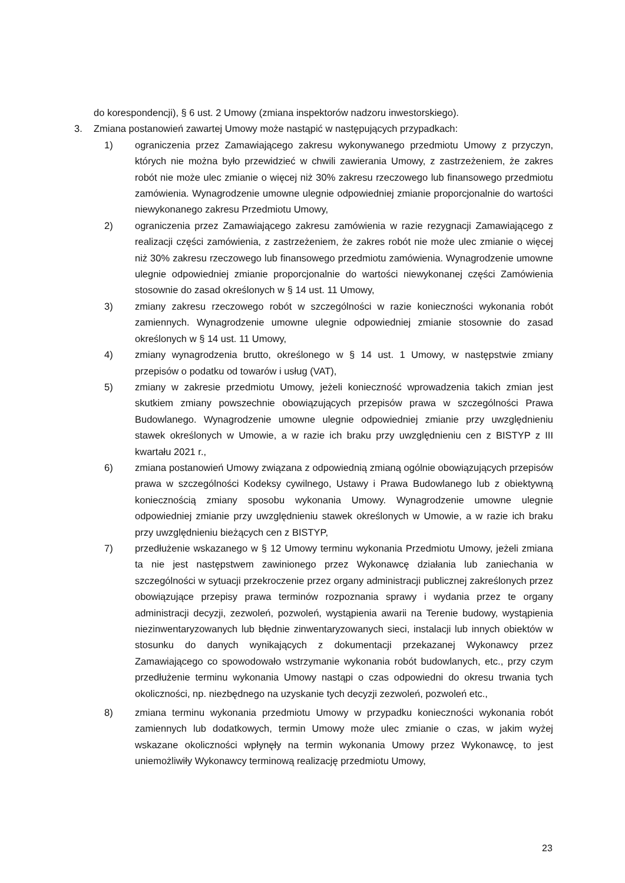do korespondencji), § 6 ust. 2 Umowy (zmiana inspektorów nadzoru inwestorskiego).
3. Zmiana postanowień zawartej Umowy może nastąpić w następujących przypadkach:
1) ograniczenia przez Zamawiającego zakresu wykonywanego przedmiotu Umowy z przyczyn, których nie można było przewidzieć w chwili zawierania Umowy, z zastrzeżeniem, że zakres robót nie może ulec zmianie o więcej niż 30% zakresu rzeczowego lub finansowego przedmiotu zamówienia. Wynagrodzenie umowne ulegnie odpowiedniej zmianie proporcjonalnie do wartości niewykonanego zakresu Przedmiotu Umowy,
2) ograniczenia przez Zamawiającego zakresu zamówienia w razie rezygnacji Zamawiającego z realizacji części zamówienia, z zastrzeżeniem, że zakres robót nie może ulec zmianie o więcej niż 30% zakresu rzeczowego lub finansowego przedmiotu zamówienia. Wynagrodzenie umowne ulegnie odpowiedniej zmianie proporcjonalnie do wartości niewykonanej części Zamówienia stosownie do zasad określonych w § 14 ust. 11 Umowy,
3) zmiany zakresu rzeczowego robót w szczególności w razie konieczności wykonania robót zamiennych. Wynagrodzenie umowne ulegnie odpowiedniej zmianie stosownie do zasad określonych w § 14 ust. 11 Umowy,
4) zmiany wynagrodzenia brutto, określonego w § 14 ust. 1 Umowy, w następstwie zmiany przepisów o podatku od towarów i usług (VAT),
5) zmiany w zakresie przedmiotu Umowy, jeżeli konieczność wprowadzenia takich zmian jest skutkiem zmiany powszechnie obowiązujących przepisów prawa w szczególności Prawa Budowlanego. Wynagrodzenie umowne ulegnie odpowiedniej zmianie przy uwzględnieniu stawek określonych w Umowie, a w razie ich braku przy uwzględnieniu cen z BISTYP z III kwartału 2021 r.,
6) zmiana postanowień Umowy związana z odpowiednią zmianą ogólnie obowiązujących przepisów prawa w szczególności Kodeksy cywilnego, Ustawy i Prawa Budowlanego lub z obiektywną koniecznością zmiany sposobu wykonania Umowy. Wynagrodzenie umowne ulegnie odpowiedniej zmianie przy uwzględnieniu stawek określonych w Umowie, a w razie ich braku przy uwzględnieniu bieżących cen z BISTYP,
7) przedłużenie wskazanego w § 12 Umowy terminu wykonania Przedmiotu Umowy, jeżeli zmiana ta nie jest następstwem zawinionego przez Wykonawcę działania lub zaniechania w szczególności w sytuacji przekroczenie przez organy administracji publicznej zakreślonych przez obowiązujące przepisy prawa terminów rozpoznania sprawy i wydania przez te organy administracji decyzji, zezwoleń, pozwoleń, wystąpienia awarii na Terenie budowy, wystąpienia niezinwentaryzowanych lub błędnie zinwentaryzowanych sieci, instalacji lub innych obiektów w stosunku do danych wynikających z dokumentacji przekazanej Wykonawcy przez Zamawiającego co spowodowało wstrzymanie wykonania robót budowlanych, etc., przy czym przedłużenie terminu wykonania Umowy nastąpi o czas odpowiedni do okresu trwania tych okoliczności, np. niezbędnego na uzyskanie tych decyzji zezwoleń, pozwoleń etc.,
8) zmiana terminu wykonania przedmiotu Umowy w przypadku konieczności wykonania robót zamiennych lub dodatkowych, termin Umowy może ulec zmianie o czas, w jakim wyżej wskazane okoliczności wpłynęły na termin wykonania Umowy przez Wykonawcę, to jest uniemożliwiły Wykonawcy terminową realizację przedmiotu Umowy,
23